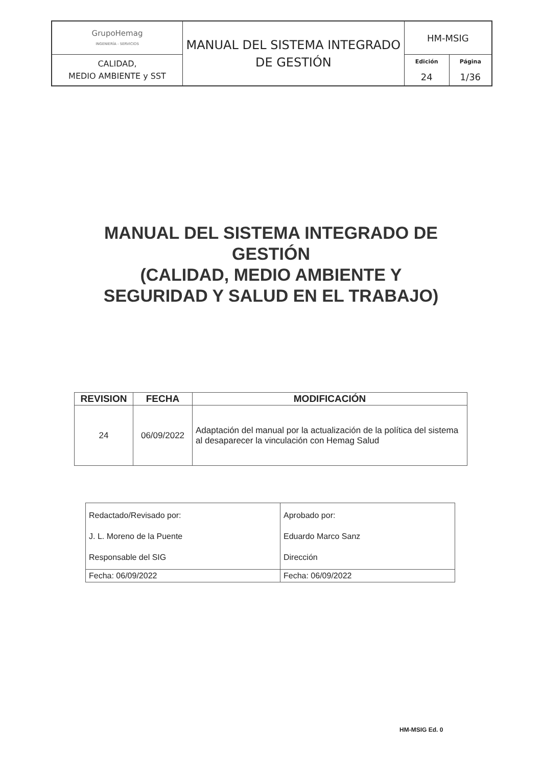| GrupoHemag INGENIERÍA - SERVICIOS | MANUAL DEL SISTEMA INTEGRADO DE GESTIÓN | HM-MSIG | |
| CALIDAD, MEDIO AMBIENTE y SST | | Edición 24 | Página 1/36 |
MANUAL DEL SISTEMA INTEGRADO DE
GESTIÓN
(CALIDAD, MEDIO AMBIENTE Y
SEGURIDAD Y SALUD EN EL TRABAJO)
| REVISION | FECHA | MODIFICACIÓN |
| --- | --- | --- |
| 24 | 06/09/2022 | Adaptación del manual por la actualización de la política del sistema al desaparecer la vinculación con Hemag Salud |
| Redactado/Revisado por: J. L. Moreno de la Puente Responsable del SIG | Aprobado por: Eduardo Marco Sanz Dirección |
| Fecha: 06/09/2022 | Fecha: 06/09/2022 |
HM-MSIG Ed. 0